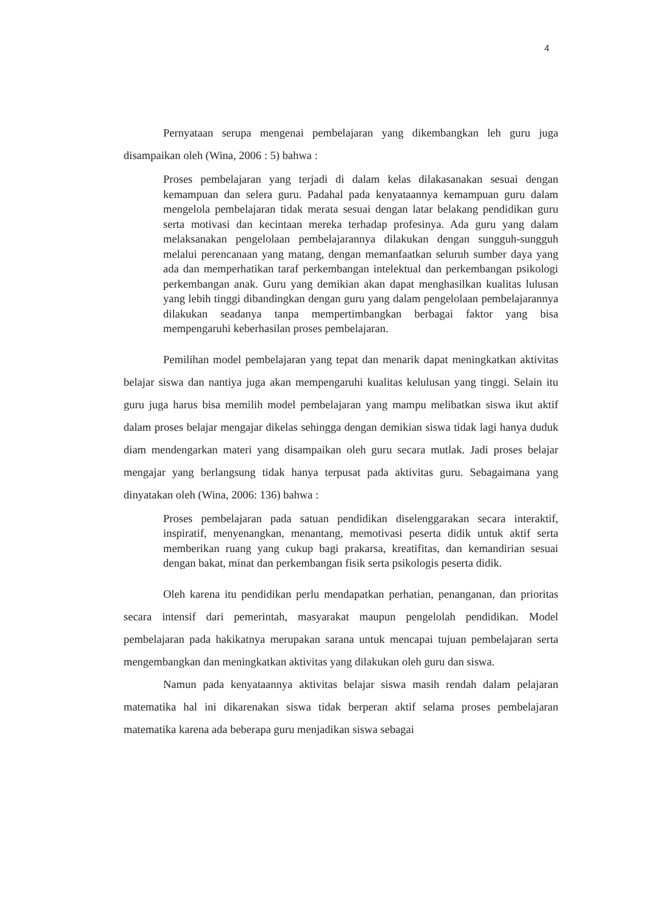4
Pernyataan serupa mengenai pembelajaran yang dikembangkan leh guru juga disampaikan oleh (Wina, 2006 : 5) bahwa :
Proses pembelajaran yang terjadi di dalam kelas dilakasanakan sesuai dengan kemampuan dan selera guru. Padahal pada kenyataannya kemampuan guru dalam mengelola pembelajaran tidak merata sesuai dengan latar belakang pendidikan guru serta motivasi dan kecintaan mereka terhadap profesinya. Ada guru yang dalam melaksanakan pengelolaan pembelajarannya dilakukan dengan sungguh-sungguh melalui perencanaan yang matang, dengan memanfaatkan seluruh sumber daya yang ada dan memperhatikan taraf perkembangan intelektual dan perkembangan psikologi perkembangan anak. Guru yang demikian akan dapat menghasilkan kualitas lulusan yang lebih tinggi dibandingkan dengan guru yang dalam pengelolaan pembelajarannya dilakukan seadanya tanpa mempertimbangkan berbagai faktor yang bisa mempengaruhi keberhasilan proses pembelajaran.
Pemilihan model pembelajaran yang tepat dan menarik dapat meningkatkan aktivitas belajar siswa dan nantiya juga akan mempengaruhi kualitas kelulusan yang tinggi. Selain itu guru juga harus bisa memilih model pembelajaran yang mampu melibatkan siswa ikut aktif dalam proses belajar mengajar dikelas sehingga dengan demikian siswa tidak lagi hanya duduk diam mendengarkan materi yang disampaikan oleh guru secara mutlak. Jadi proses belajar mengajar yang berlangsung tidak hanya terpusat pada aktivitas guru. Sebagaimana yang dinyatakan oleh (Wina, 2006: 136) bahwa :
Proses pembelajaran pada satuan pendidikan diselenggarakan secara interaktif, inspiratif, menyenangkan, menantang, memotivasi peserta didik untuk aktif serta memberikan ruang yang cukup bagi prakarsa, kreatifitas, dan kemandirian sesuai dengan bakat, minat dan perkembangan fisik serta psikologis peserta didik.
Oleh karena itu pendidikan perlu mendapatkan perhatian, penanganan, dan prioritas secara intensif dari pemerintah, masyarakat maupun pengelolah pendidikan. Model pembelajaran pada hakikatnya merupakan sarana untuk mencapai tujuan pembelajaran serta mengembangkan dan meningkatkan aktivitas yang dilakukan oleh guru dan siswa.
Namun pada kenyataannya aktivitas belajar siswa masih rendah dalam pelajaran matematika hal ini dikarenakan siswa tidak berperan aktif selama proses pembelajaran matematika karena ada beberapa guru menjadikan siswa sebagai